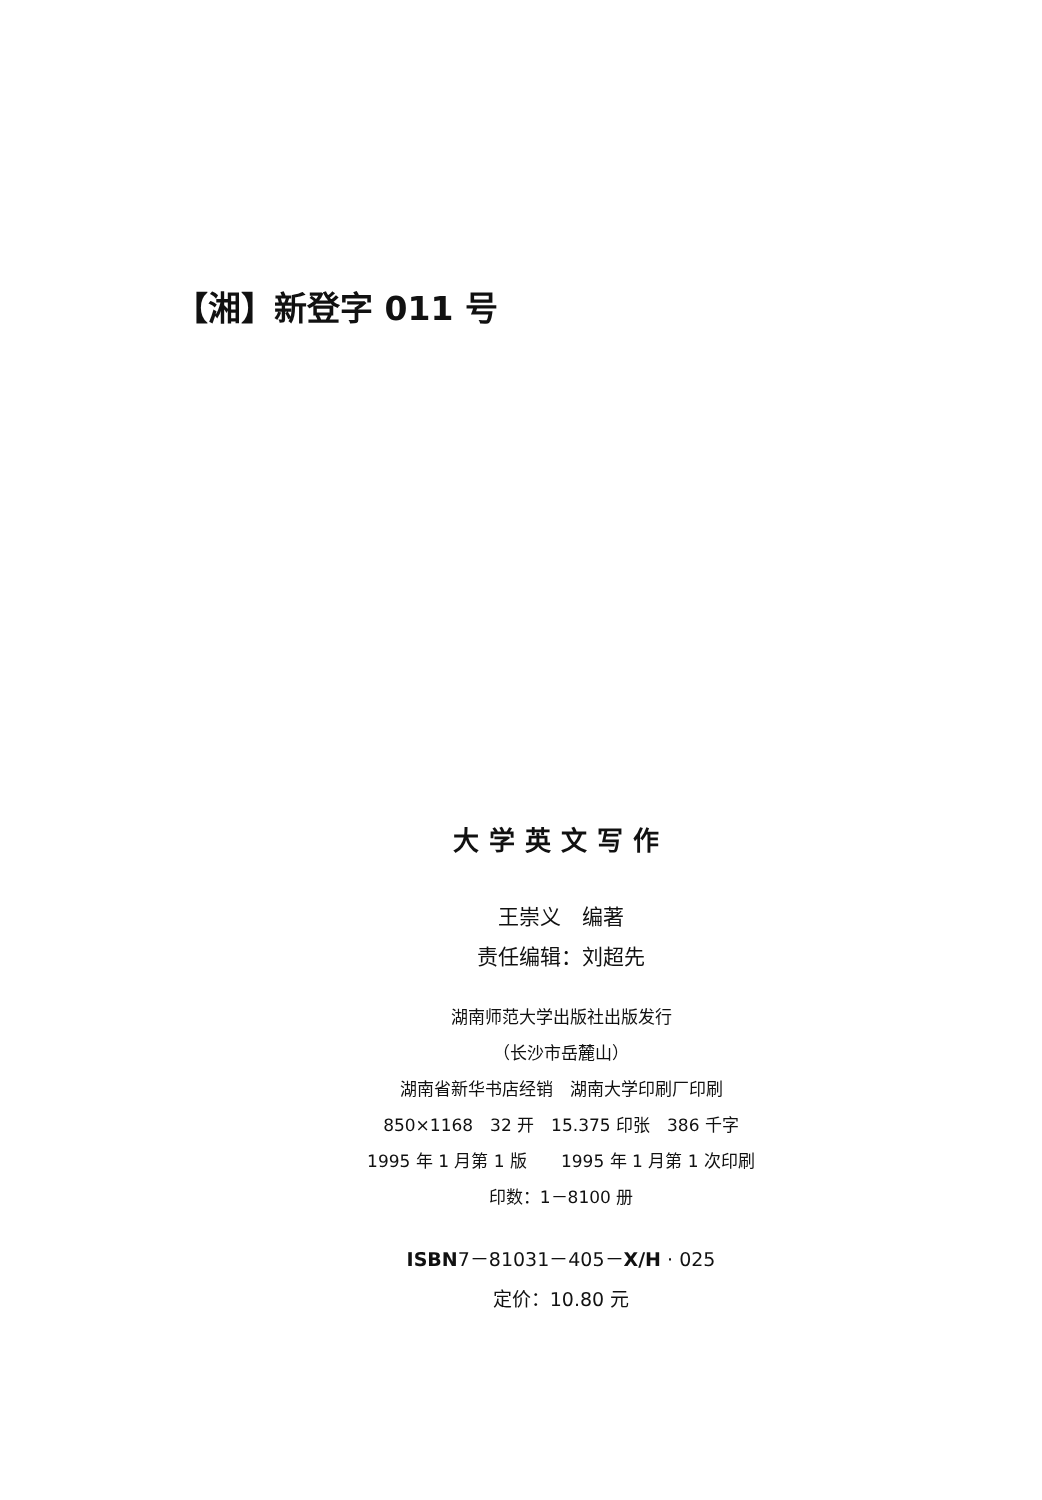【湘】新登字 011 号
大学英文写作
王崇义　编著
责任编辑：刘超先
湖南师范大学出版社出版发行
（长沙市岳麓山）
湖南省新华书店经销　湖南大学印刷厂印刷
850×1168　32 开　15.375 印张　386 千字
1995 年 1 月第 1 版　　1995 年 1 月第 1 次印刷
印数：1－8100 册
ISBN7－81031－405－X/H · 025
定价：10.80 元